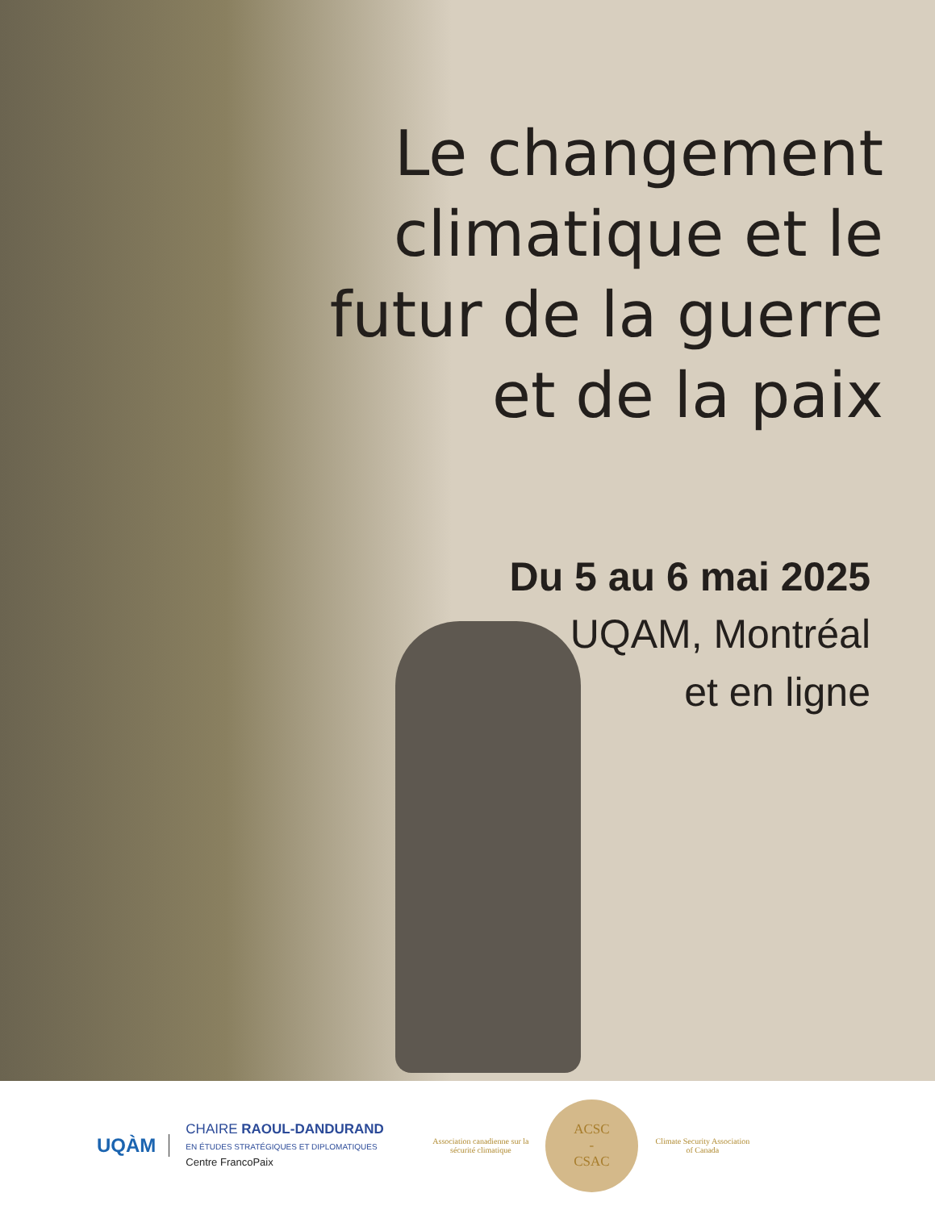Le changement
climatique et le
futur de la guerre
et de la paix
Du 5 au 6 mai 2025
UQAM, Montréal
et en ligne
UQÀM
CHAIRE RAOUL-DANDURAND
EN ÉTUDES STRATÉGIQUES ET DIPLOMATIQUES
Centre FrancoPaix
Association canadienne sur la sécurité climatique
ACSC
-
CSAC
Climate Security Association of Canada